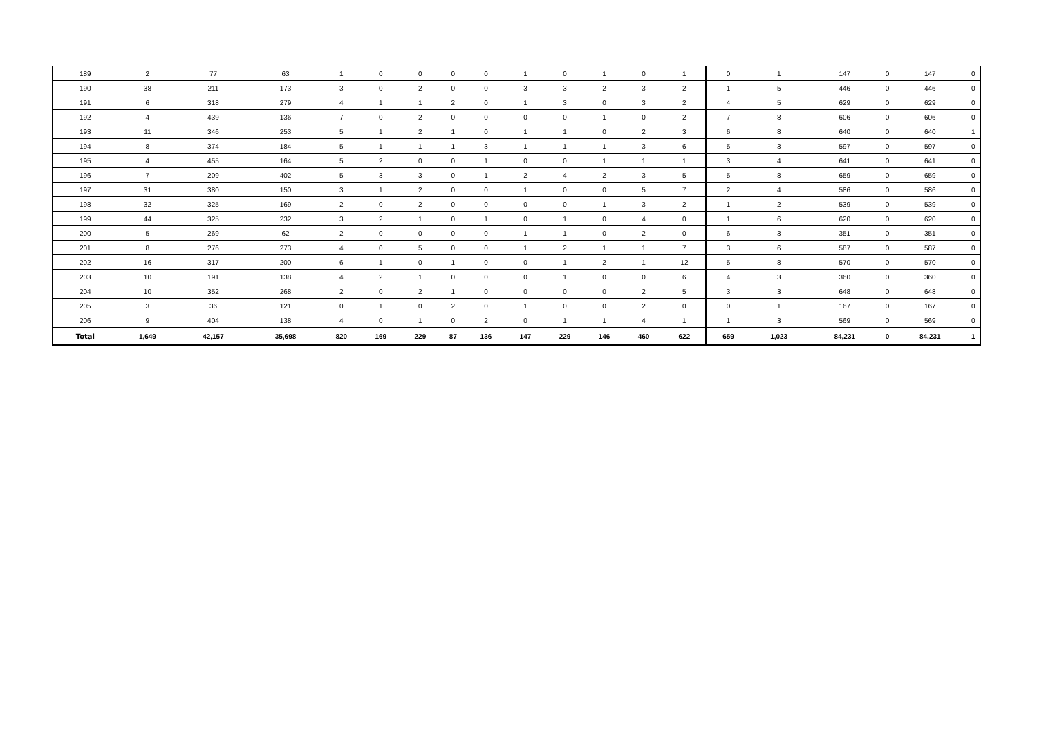| 189 | 2 | 77 | 63 | 1 | 0 | 0 | 0 | 0 | 1 | 0 | 1 | 0 | 1 | 0 | 1 | 147 | 0 | 147 | 0 |
| 190 | 38 | 211 | 173 | 3 | 0 | 2 | 0 | 0 | 3 | 3 | 2 | 3 | 2 | 1 | 5 | 446 | 0 | 446 | 0 |
| 191 | 6 | 318 | 279 | 4 | 1 | 1 | 2 | 0 | 1 | 3 | 0 | 3 | 2 | 4 | 5 | 629 | 0 | 629 | 0 |
| 192 | 4 | 439 | 136 | 7 | 0 | 2 | 0 | 0 | 0 | 0 | 1 | 0 | 2 | 7 | 8 | 606 | 0 | 606 | 0 |
| 193 | 11 | 346 | 253 | 5 | 1 | 2 | 1 | 0 | 1 | 1 | 0 | 2 | 3 | 6 | 8 | 640 | 0 | 640 | 1 |
| 194 | 8 | 374 | 184 | 5 | 1 | 1 | 1 | 3 | 1 | 1 | 1 | 3 | 6 | 5 | 3 | 597 | 0 | 597 | 0 |
| 195 | 4 | 455 | 164 | 5 | 2 | 0 | 0 | 1 | 0 | 0 | 1 | 1 | 1 | 3 | 4 | 641 | 0 | 641 | 0 |
| 196 | 7 | 209 | 402 | 5 | 3 | 3 | 0 | 1 | 2 | 4 | 2 | 3 | 5 | 5 | 8 | 659 | 0 | 659 | 0 |
| 197 | 31 | 380 | 150 | 3 | 1 | 2 | 0 | 0 | 1 | 0 | 0 | 5 | 7 | 2 | 4 | 586 | 0 | 586 | 0 |
| 198 | 32 | 325 | 169 | 2 | 0 | 2 | 0 | 0 | 0 | 0 | 1 | 3 | 2 | 1 | 2 | 539 | 0 | 539 | 0 |
| 199 | 44 | 325 | 232 | 3 | 2 | 1 | 0 | 1 | 0 | 1 | 0 | 4 | 0 | 1 | 6 | 620 | 0 | 620 | 0 |
| 200 | 5 | 269 | 62 | 2 | 0 | 0 | 0 | 0 | 1 | 1 | 0 | 2 | 0 | 6 | 3 | 351 | 0 | 351 | 0 |
| 201 | 8 | 276 | 273 | 4 | 0 | 5 | 0 | 0 | 1 | 2 | 1 | 1 | 7 | 3 | 6 | 587 | 0 | 587 | 0 |
| 202 | 16 | 317 | 200 | 6 | 1 | 0 | 1 | 0 | 0 | 1 | 2 | 1 | 12 | 5 | 8 | 570 | 0 | 570 | 0 |
| 203 | 10 | 191 | 138 | 4 | 2 | 1 | 0 | 0 | 0 | 1 | 0 | 0 | 6 | 4 | 3 | 360 | 0 | 360 | 0 |
| 204 | 10 | 352 | 268 | 2 | 0 | 2 | 1 | 0 | 0 | 0 | 0 | 2 | 5 | 3 | 3 | 648 | 0 | 648 | 0 |
| 205 | 3 | 36 | 121 | 0 | 1 | 0 | 2 | 0 | 1 | 0 | 0 | 2 | 0 | 0 | 1 | 167 | 0 | 167 | 0 |
| 206 | 9 | 404 | 138 | 4 | 0 | 1 | 0 | 2 | 0 | 1 | 1 | 4 | 1 | 1 | 3 | 569 | 0 | 569 | 0 |
| Total | 1,649 | 42,157 | 35,698 | 820 | 169 | 229 | 87 | 136 | 147 | 229 | 146 | 460 | 622 | 659 | 1,023 | 84,231 | 0 | 84,231 | 1 |